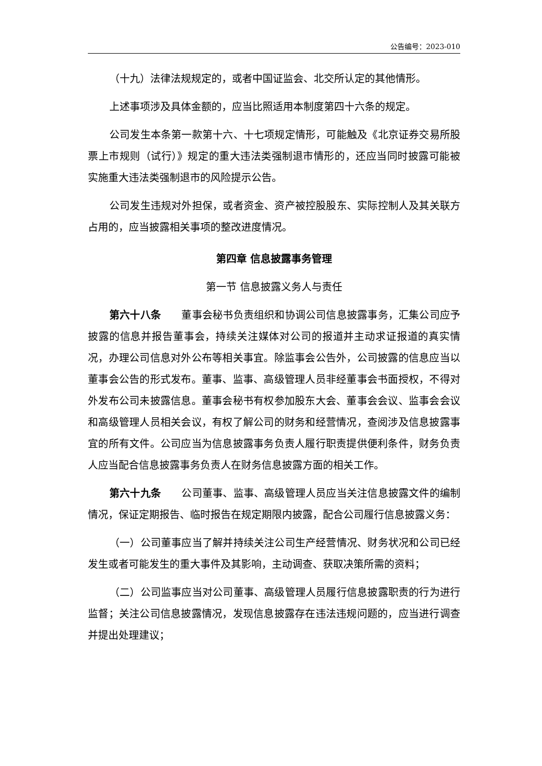公告编号：2023-010
（十九）法律法规规定的，或者中国证监会、北交所认定的其他情形。
上述事项涉及具体金额的，应当比照适用本制度第四十六条的规定。
公司发生本条第一款第十六、十七项规定情形，可能触及《北京证券交易所股票上市规则（试行）》规定的重大违法类强制退市情形的，还应当同时披露可能被实施重大违法类强制退市的风险提示公告。
公司发生违规对外担保，或者资金、资产被控股股东、实际控制人及其关联方占用的，应当披露相关事项的整改进度情况。
第四章 信息披露事务管理
第一节 信息披露义务人与责任
第六十八条　　董事会秘书负责组织和协调公司信息披露事务，汇集公司应予披露的信息并报告董事会，持续关注媒体对公司的报道并主动求证报道的真实情况，办理公司信息对外公布等相关事宜。除监事会公告外，公司披露的信息应当以董事会公告的形式发布。董事、监事、高级管理人员非经董事会书面授权，不得对外发布公司未披露信息。董事会秘书有权参加股东大会、董事会会议、监事会会议和高级管理人员相关会议，有权了解公司的财务和经营情况，查阅涉及信息披露事宜的所有文件。公司应当为信息披露事务负责人履行职责提供便利条件，财务负责人应当配合信息披露事务负责人在财务信息披露方面的相关工作。
第六十九条　　公司董事、监事、高级管理人员应当关注信息披露文件的编制情况，保证定期报告、临时报告在规定期限内披露，配合公司履行信息披露义务：
（一）公司董事应当了解并持续关注公司生产经营情况、财务状况和公司已经发生或者可能发生的重大事件及其影响，主动调查、获取决策所需的资料；
（二）公司监事应当对公司董事、高级管理人员履行信息披露职责的行为进行监督；关注公司信息披露情况，发现信息披露存在违法违规问题的，应当进行调查并提出处理建议；